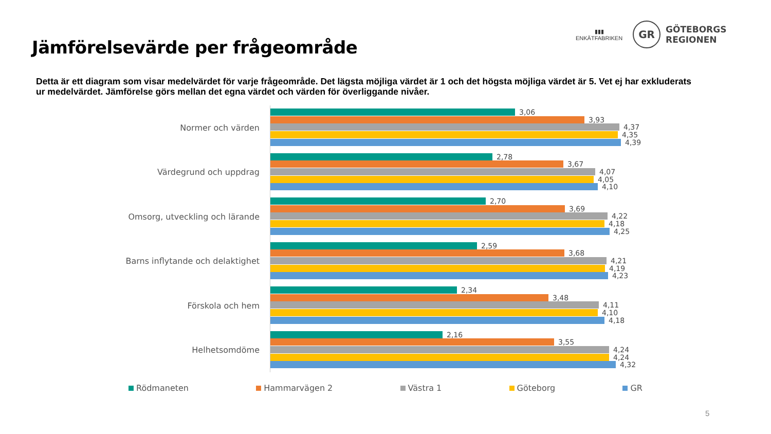Jämförelsevärde per frågeområde
▮▮▮
ENKÄTFABRIKEN
GR
GÖTEBORGS
REGIONEN
Detta är ett diagram som visar medelvärdet för varje frågeområde. Det lägsta möjliga värdet är 1 och det högsta möjliga värdet är 5. Vet ej har exkluderats ur medelvärdet. Jämförelse görs mellan det egna värdet och värden för överliggande nivåer.
Normer och värden
3,06
3,93
4,37
4,35
4,39
Värdegrund och uppdrag
2,78
3,67
4,07
4,05
4,10
Omsorg, utveckling och lärande
2,70
3,69
4,22
4,18
4,25
Barns inflytande och delaktighet
2,59
3,68
4,21
4,19
4,23
Förskola och hem
2,34
3,48
4,11
4,10
4,18
Helhetsomdöme
2,16
3,55
4,24
4,24
4,32
Rödmaneten Hammarvägen 2 Västra 1 Göteborg GR
5